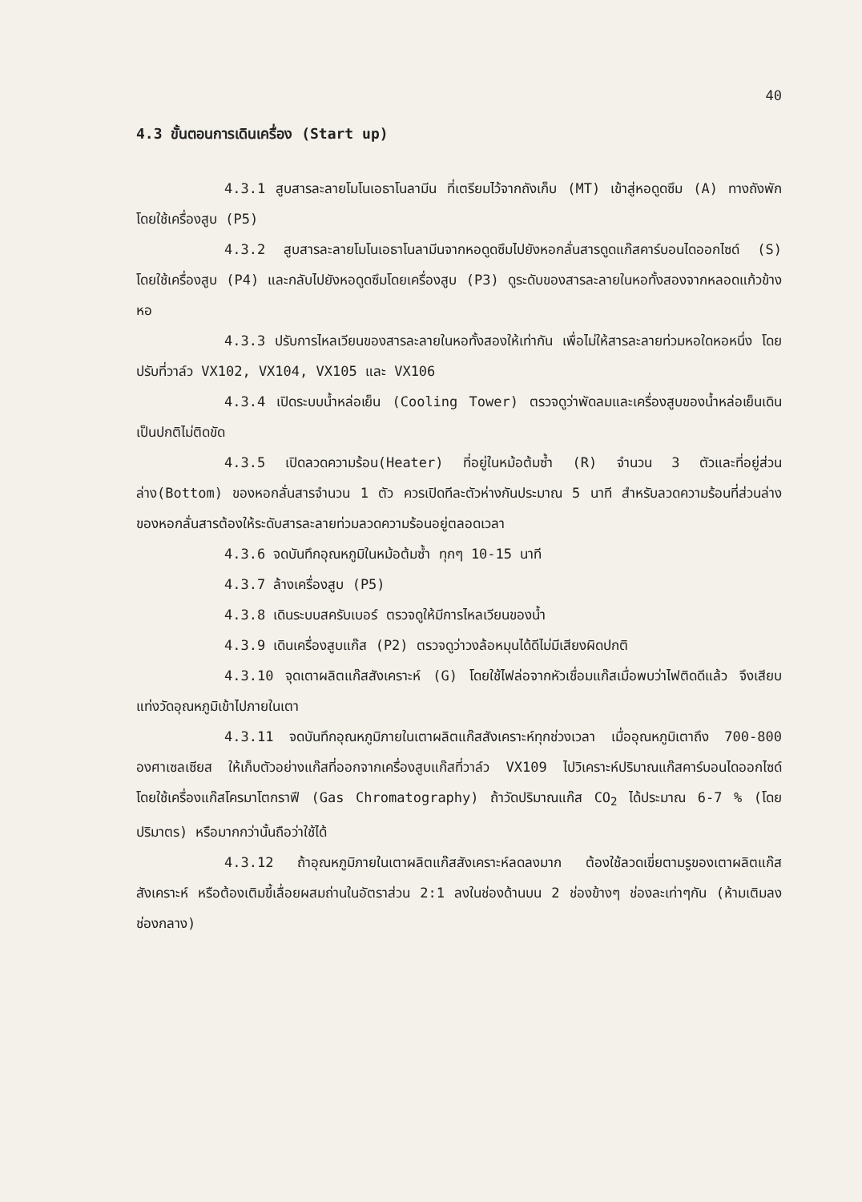40
4.3 ขั้นตอนการเดินเครื่อง (Start up)
4.3.1 สูบสารละลายโมโนเอธาโนลามีน ที่เตรียมไว้จากถังเก็บ (MT) เข้าสู่หอดูดซึม (A) ทางถังพัก โดยใช้เครื่องสูบ (P5)
4.3.2 สูบสารละลายโมโนเอธาโนลามีนจากหอดูดซึมไปยังหอกลั่นสารดูดแก๊สคาร์บอนไดออกไซด์ (S) โดยใช้เครื่องสูบ (P4) และกลับไปยังหอดูดซึมโดยเครื่องสูบ (P3) ดูระดับของสารละลายในหอทั้งสองจากหลอดแก้วข้างหอ
4.3.3 ปรับการไหลเวียนของสารละลายในหอทั้งสองให้เท่ากัน เพื่อไม่ให้สารละลายท่วมหอใดหอหนึ่ง โดยปรับที่วาล์ว VX102, VX104, VX105 และ VX106
4.3.4 เปิดระบบน้ำหล่อเย็น (Cooling Tower) ตรวจดูว่าพัดลมและเครื่องสูบของน้ำหล่อเย็นเดินเป็นปกติไม่ติดขัด
4.3.5 เปิดลวดความร้อน(Heater) ที่อยู่ในหม้อต้มซ้ำ (R) จำนวน 3 ตัวและที่อยู่ส่วนล่าง(Bottom) ของหอกลั่นสารจำนวน 1 ตัว ควรเปิดทีละตัวห่างกันประมาณ 5 นาที สำหรับลวดความร้อนที่ส่วนล่างของหอกลั่นสารต้องให้ระดับสารละลายท่วมลวดความร้อนอยู่ตลอดเวลา
4.3.6 จดบันทึกอุณหภูมิในหม้อต้มซ้ำ ทุกๆ 10-15 นาที
4.3.7 ล้างเครื่องสูบ (P5)
4.3.8 เดินระบบสครับเบอร์ ตรวจดูให้มีการไหลเวียนของน้ำ
4.3.9 เดินเครื่องสูบแก๊ส (P2) ตรวจดูว่าวงล้อหมุนได้ดีไม่มีเสียงผิดปกติ
4.3.10 จุดเตาผลิตแก๊สสังเคราะห์ (G) โดยใช้ไฟล่อจากหัวเชื่อมแก๊สเมื่อพบว่าไฟติดดีแล้ว จึงเสียบแท่งวัดอุณหภูมิเข้าไปภายในเตา
4.3.11 จดบันทึกอุณหภูมิภายในเตาผลิตแก๊สสังเคราะห์ทุกช่วงเวลา เมื่ออุณหภูมิเตาถึง 700-800 องศาเซลเซียส ให้เก็บตัวอย่างแก๊สที่ออกจากเครื่องสูบแก๊สที่วาล์ว VX109 ไปวิเคราะห์ปริมาณแก๊สคาร์บอนไดออกไซด์ โดยใช้เครื่องแก๊สโครมาโตกราฟี (Gas Chromatography) ถ้าวัดปริมาณแก๊ส CO<sub>2</sub> ได้ประมาณ 6-7 % (โดยปริมาตร) หรือมากกว่านั้นถือว่าใช้ได้
4.3.12 ถ้าอุณหภูมิภายในเตาผลิตแก๊สสังเคราะห์ลดลงมาก ต้องใช้ลวดเขี่ยตามรูของเตาผลิตแก๊สสังเคราะห์ หรือต้องเติมขี้เลื่อยผสมถ่านในอัตราส่วน 2:1 ลงในช่องด้านบน 2 ช่องข้างๆ ช่องละเท่าๆกัน (ห้ามเติมลงช่องกลาง)